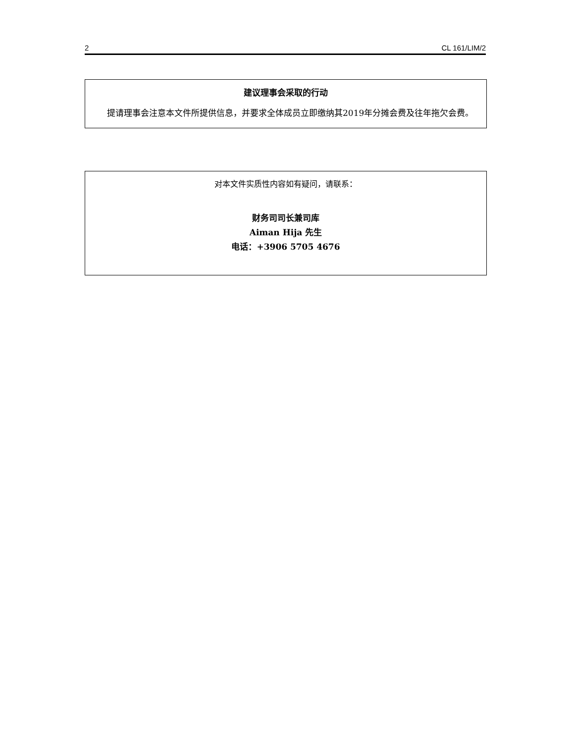2 CL 161/LIM/2
建议理事会采取的行动
提请理事会注意本文件所提供信息，并要求全体成员立即缴纳其2019年分摊会费及往年拖欠会费。
对本文件实质性内容如有疑问，请联系：
财务司司长兼司库
Aiman Hija 先生
电话：+3906 5705 4676